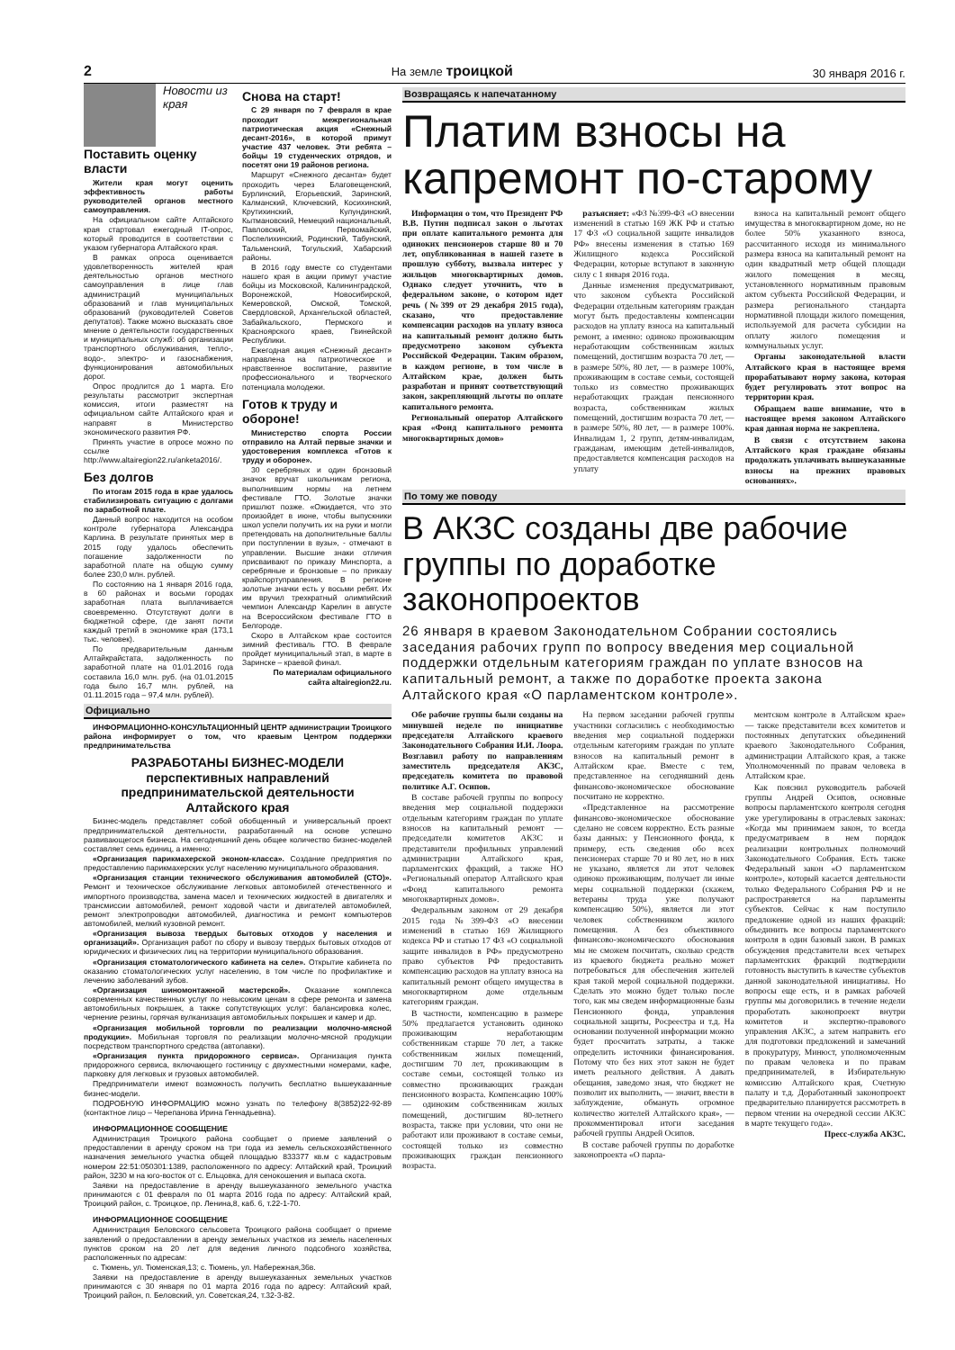2 На земле троицкой 30 января 2016 г.
Новости из края
Поставить оценку власти
Жители края могут оценить эффективность работы руководителей органов местного самоуправления.
На официальном сайте Алтайского края стартовал ежегодный IT-опрос, который проводится в соответствии с указом губернатора Алтайского края.
В рамках опроса оценивается удовлетворенность жителей края деятельностью органов местного самоуправления в лице глав администраций муниципальных образований и глав муниципальных образований (руководителей Советов депутатов). Также можно высказать свое мнение о деятельности государственных и муниципальных служб: об организации транспортного обслуживания, тепло-, водо-, электро- и газоснабжения, функционирования автомобильных дорог.
Опрос продлится до 1 марта. Его результаты рассмотрит экспертная комиссия, итоги разместят на официальном сайте Алтайского края и направят в Министерство экономического развития РФ.
Принять участие в опросе можно по ссылке http://www.altairegion22.ru/anketa2016/.
Без долгов
По итогам 2015 года в крае удалось стабилизировать ситуацию с долгами по заработной плате.
Данный вопрос находится на особом контроле губернатора Александра Карлина. В результате принятых мер в 2015 году удалось обеспечить погашение задолженности по заработной плате на общую сумму более 230,0 млн. рублей.
По состоянию на 1 января 2016 года, в 60 районах и восьми городах заработная плата выплачивается своевременно. Отсутствуют долги в бюджетной сфере, где занят почти каждый третий в экономике края (173,1 тыс. человек).
По предварительным данным Алтайкрайстата, задолженность по заработной плате на 01.01.2016 года составила 16,0 млн. руб. (на 01.01.2015 года было 16,7 млн. рублей, на 01.11.2015 года – 97,4 млн. рублей).
Снова на старт!
С 29 января по 7 февраля в крае проходит межрегиональная патриотическая акция «Снежный десант-2016», в которой примут участие 437 человек. Эти ребята – бойцы 19 студенческих отрядов, и посетят они 19 районов региона.
Маршрут «Снежного десанта» будет проходить через Благовещенский, Бурлинский, Егорьевский, Заринский, Калманский, Ключевский, Косихинский, Крутихинский, Кулундинский, Кытмановский, Немецкий национальный, Павловский, Первомайский, Поспелихинский, Родинский, Табунский, Тальменский, Тогульский, Хабарский районы.
В 2016 году вместе со студентами нашего края в акции примут участие бойцы из Московской, Калининградской, Воронежской, Новосибирской, Кемеровской, Омской, Томской, Свердловской, Архангельской областей, Забайкальского, Пермского и Красноярского краев, Гвинейской Республики.
Ежегодная акция «Снежный десант» направлена на патриотическое и нравственное воспитание, развитие профессионального и творческого потенциала молодежи.
Готов к труду и обороне!
Министерство спорта России отправило на Алтай первые значки и удостоверения комплекса «Готов к труду и обороне».
30 серебряных и один бронзовый значок вручат школьникам региона, выполнившим нормы на летнем фестивале ГТО. Золотые значки пришлют позже. «Ожидается, что это произойдет в июне, чтобы выпускники школ успели получить их на руки и могли претендовать на дополнительные баллы при поступлении в вузы», - отмечают в управлении. Высшие знаки отличия присваивают по приказу Минспорта, а серебряные и бронзовые – по приказу крайспортуправления. В регионе золотые значки есть у восьми ребят. Их им вручил трехкратный олимпийский чемпион Александр Карелин в августе на Всероссийском фестивале ГТО в Белгороде.
Скоро в Алтайском крае состоится зимний фестиваль ГТО. В феврале пройдет муниципальный этап, в марте в Заринске – краевой финал.
По материалам официального сайта altairegion22.ru.
Официально
ИНФОРМАЦИОННО-КОНСУЛЬТАЦИОННЫЙ ЦЕНТР администрации Троицкого района информирует о том, что краевым Центром поддержки предпринимательства
РАЗРАБОТАНЫ БИЗНЕС-МОДЕЛИ перспективных направлений предпринимательской деятельности Алтайского края
Бизнес-модель представляет собой обобщенный и универсальный проект предпринимательской деятельности, разработанный на основе успешно развивающегося бизнеса. На сегодняшний день общее количество бизнес-моделей составляет семь единиц, а именно:
«Организация парикмахерской эконом-класса». Создание предприятия по предоставлению парикмахерских услуг населению муниципального образования.
«Организация станции технического обслуживания автомобилей (СТО)». Ремонт и техническое обслуживание легковых автомобилей отечественного и импортного производства, замена масел и технических жидкостей в двигателях и трансмиссии автомобилей, ремонт ходовой части и двигателей автомобилей, ремонт электропроводки автомобилей, диагностика и ремонт компьютеров автомобилей, мелкий кузовной ремонт.
«Организация вывоза твердых бытовых отходов у населения и организаций». Организация работ по сбору и вывозу твердых бытовых отходов от юридических и физических лиц на территории муниципального образования.
«Организация стоматологического кабинета на селе». Открытие кабинета по оказанию стоматологических услуг населению, в том числе по профилактике и лечению заболеваний зубов.
«Организация шиномонтажной мастерской». Оказание комплекса современных качественных услуг по невысоким ценам в сфере ремонта и замена автомобильных покрышек, а также сопутствующих услуг: балансировка колес, чернение резины, горячая вулканизация автомобильных покрышек и камер и др.
«Организация мобильной торговли по реализации молочно-мясной продукции». Мобильная торговля по реализации молочно-мясной продукции посредством транспортного средства (автолавки).
«Организация пункта придорожного сервиса». Организация пункта придорожного сервиса, включающего гостиницу с двухместными номерами, кафе, парковку для легковых и грузовых автомобилей.
Предприниматели имеют возможность получить бесплатно вышеуказанные бизнес-модели.
ПОДРОБНУЮ ИНФОРМАЦИЮ можно узнать по телефону 8(3852)22-92-89 (контактное лицо – Черепанова Ирина Геннадьевна).
ИНФОРМАЦИОННОЕ СООБЩЕНИЕ
Администрация Троицкого района сообщает о приеме заявлений о предоставлении в аренду сроком на три года из земель сельскохозяйственного назначения земельного участка общей площадью 833377 кв.м с кадастровым номером 22:51:050301:1389, расположенного по адресу: Алтайский край, Троицкий район, 3230 м на юго-восток от с. Ельцовка, для сенокошения и выпаса скота.
Заявки на предоставление в аренду вышеуказанного земельного участка принимаются с 01 февраля по 01 марта 2016 года по адресу: Алтайский край, Троицкий район, с. Троицкое, пр. Ленина,8, каб. 6, т.22-1-70.
ИНФОРМАЦИОННОЕ СООБЩЕНИЕ
Администрация Беловского сельсовета Троицкого района сообщает о приеме заявлений о предоставлении в аренду земельных участков из земель населенных пунктов сроком на 20 лет для ведения личного подсобного хозяйства, расположенных по адресам:
с. Тюмень, ул. Тюменская,13; с. Тюмень, ул. Набережная,36в.
Заявки на предоставление в аренду вышеуказанных земельных участков принимаются с 30 января по 01 марта 2016 года по адресу: Алтайский край, Троицкий район, п. Беловский, ул. Советская,24, т.32-3-82.
Возвращаясь к напечатанному
Платим взносы на капремонт по-старому
Информация о том, что Президент РФ В.В. Путин подписал закон о льготах при оплате капитального ремонта для одиноких пенсионеров старше 80 и 70 лет, опубликованная в нашей газете в прошлую субботу, вызвала интерес у жильцов многоквартирных домов. Однако следует уточнить, что в федеральном законе, о котором идет речь (№399 от 29 декабря 2015 года), сказано, что предоставление компенсации расходов на уплату взноса на капитальный ремонт должно быть предусмотрено законом субъекта Российской Федерации. Таким образом, в каждом регионе, в том числе в Алтайском крае, должен быть разработан и принят соответствующий закон, закрепляющий льготы по оплате капитального ремонта.
Региональный оператор Алтайского края «Фонд капитального ремонта многоквартирных домов»
разъясняет: «ФЗ №399-ФЗ «О внесении изменений в статью 169 ЖК РФ и статью 17 ФЗ «О социальной защите инвалидов РФ» внесены изменения в статью 169 Жилищного кодекса Российской Федерации, которые вступают в законную силу с 1 января 2016 года.
Данные изменения предусматривают, что законом субъекта Российской Федерации отдельным категориям граждан могут быть предоставлены компенсации расходов на уплату взноса на капитальный ремонт, а именно: одиноко проживающим неработающим собственникам жилых помещений, достигшим возраста 70 лет, — в размере 50%, 80 лет, — в размере 100%, проживающим в составе семьи, состоящей только из совместно проживающих неработающих граждан пенсионного возраста, собственникам жилых помещений, достигшим возраста 70 лет, — в размере 50%, 80 лет, — в размере 100%. Инвалидам 1, 2 групп, детям-инвалидам, гражданам, имеющим детей-инвалидов, предоставляется компенсация расходов на уплату
взноса на капитальный ремонт общего имущества в многоквартирном доме, но не более 50% указанного взноса, рассчитанного исходя из минимального размера взноса на капитальный ремонт на один квадратный метр общей площади жилого помещения в месяц, установленного нормативным правовым актом субъекта Российской Федерации, и размера регионального стандарта нормативной площади жилого помещения, используемой для расчета субсидии на оплату жилого помещения и коммунальных услуг.
Органы законодательной власти Алтайского края в настоящее время прорабатывают норму закона, которая будет регулировать этот вопрос на территории края.
Обращаем ваше внимание, что в настоящее время законом Алтайского края данная норма не закреплена.
В связи с отсутствием закона Алтайского края граждане обязаны продолжать уплачивать вышеуказанные взносы на прежних правовых основаниях».
По тому же поводу
В АКЗС созданы две рабочие группы по доработке законопроектов
26 января в краевом Законодательном Собрании состоялись заседания рабочих групп по вопросу введения мер социальной поддержки отдельным категориям граждан по уплате взносов на капитальный ремонт, а также по доработке проекта закона Алтайского края «О парламентском контроле».
Обе рабочие группы были созданы на минувшей неделе по инициативе председателя Алтайского краевого Законодательного Собрания И.И. Лоора. Возглавил работу по направлениям заместитель председателя АКЗС, председатель комитета по правовой политике А.Г. Осипов.
В составе рабочей группы по вопросу введения мер социальной поддержки отдельным категориям граждан по уплате взносов на капитальный ремонт — председатели комитетов АКЗС и представители профильных управлений администрации Алтайского края, парламентских фракций, а также НО «Региональный оператор Алтайского края «Фонд капитального ремонта многоквартирных домов».
Федеральным законом от 29 декабря 2015 года №399-ФЗ «О внесении изменений в статью 169 Жилищного кодекса РФ и статью 17 ФЗ «О социальной защите инвалидов в РФ» предусмотрено право субъектов РФ предоставить компенсацию расходов на уплату взноса на капитальный ремонт общего имущества в многоквартирном доме отдельным категориям граждан.
В частности, компенсацию в размере 50% предлагается установить одиноко проживающим неработающим собственникам старше 70 лет, а также собственникам жилых помещений, достигшим 70 лет, проживающим в составе семьи, состоящей только из совместно проживающих граждан пенсионного возраста. Компенсацию 100% — одиноким собственникам жилых помещений, достигшим 80-летнего возраста, также при условии, что они не работают или проживают в составе семьи, состоящей только из совместно проживающих граждан пенсионного возраста.
На первом заседании рабочей группы участники согласились с необходимостью введения мер социальной поддержки отдельным категориям граждан по уплате взносов на капитальный ремонт в Алтайском крае. Вместе с тем, представленное на сегодняшний день финансово-экономическое обоснование посчитано не корректно.
«Представленное на рассмотрение финансово-экономическое обоснование сделано не совсем корректно. Есть разные базы данных: у Пенсионного фонда, к примеру, есть сведения обо всех пенсионерах старше 70 и 80 лет, но в них не указано, является ли этот человек одиноко проживающим, получает ли иные меры социальной поддержки (скажем, ветераны труда уже получают компенсацию 50%), является ли этот человек собственником жилого помещения. А без объективного финансово-экономического обоснования мы не сможем посчитать, сколько средств из краевого бюджета реально может потребоваться для обеспечения жителей края такой мерой социальной поддержки. Сделать это можно будет только после того, как мы сведем информационные базы Пенсионного фонда, управления социальной защиты, Росреестра и т.д. На основании полученной информации можно будет просчитать затраты, а также определить источники финансирования. Потому что без них этот закон не будет иметь реального действия. А давать обещания, заведомо зная, что бюджет не позволит их выполнить, — значит, ввести в заблуждение, обмануть огромное количество жителей Алтайского края», — прокомментировал итоги заседания рабочей группы Андрей Осипов.
В составе рабочей группы по доработке законопроекта «О парла-
ментском контроле в Алтайском крае» — также представители всех комитетов и постоянных депутатских объединений краевого Законодательного Собрания, администрации Алтайского края, а также Уполномоченный по правам человека в Алтайском крае.
Как пояснил руководитель рабочей группы Андрей Осипов, основные вопросы парламентского контроля сегодня уже урегулированы в отраслевых законах: «Когда мы принимаем закон, то всегда предусматриваем в нем порядок реализации контрольных полномочий Законодательного Собрания. Есть также Федеральный закон «О парламентском контроле», который касается деятельности только Федерального Собрания РФ и не распространяется на парламенты субъектов. Сейчас к нам поступило предложение одной из наших фракций: объединить все вопросы парламентского контроля в один базовый закон. В рамках обсуждения представители всех четырех парламентских фракций подтвердили готовность выступить в качестве субъектов данной законодательной инициативы. Но вопросы еще есть, и в рамках рабочей группы мы договорились в течение недели проработать законопроект внутри комитетов и экспертно-правового управления АКЗС, а затем направить его для подготовки предложений и замечаний в прокуратуру, Минюст, уполномоченным по правам человека и по правам предпринимателей, в Избирательную комиссию Алтайского края, Счетную палату и т.д. Доработанный законопроект предварительно планируется рассмотреть в первом чтении на очередной сессии АКЗС в марте текущего года».
Пресс-служба АКЗС.